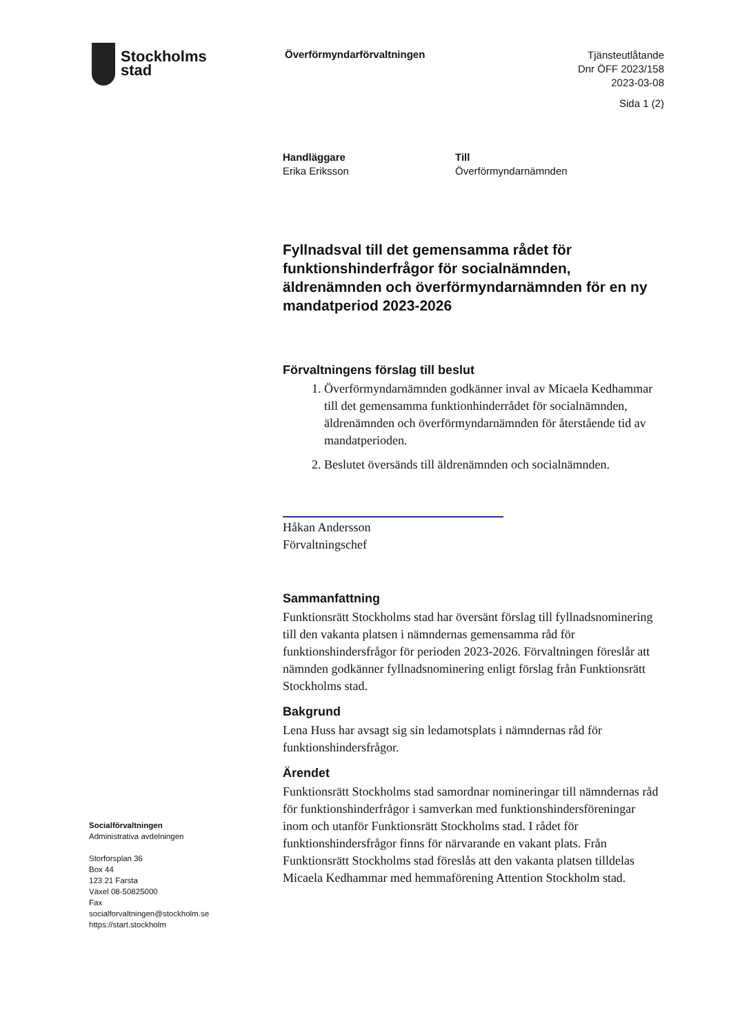Stockholms
stad
Överförmyndarförvaltningen
Tjänsteutlåtande
Dnr ÖFF 2023/158
2023-03-08
Sida 1 (2)
Handläggare
Erika Eriksson
Till
Överförmyndarnämnden
Fyllnadsval till det gemensamma rådet för funktionshinderfrågor för socialnämnden, äldrenämnden och överförmyndarnämnden för en ny mandatperiod 2023-2026
Förvaltningens förslag till beslut
1. Överförmyndarnämnden godkänner inval av Micaela Kedhammar till det gemensamma funktionhinderrådet för socialnämnden, äldrenämnden och överförmyndarnämnden för återstående tid av mandatperioden.
2. Beslutet översänds till äldrenämnden och socialnämnden.
Håkan Andersson
Förvaltningschef
Sammanfattning
Funktionsrätt Stockholms stad har översänt förslag till fyllnadsnominering till den vakanta platsen i nämndernas gemensamma råd för funktionshindersfrågor för perioden 2023-2026. Förvaltningen föreslår att nämnden godkänner fyllnadsnominering enligt förslag från Funktionsrätt Stockholms stad.
Bakgrund
Lena Huss har avsagt sig sin ledamotsplats i nämndernas råd för funktionshindersfrågor.
Ärendet
Funktionsrätt Stockholms stad samordnar nomineringar till nämndernas råd för funktionshinderfrågor i samverkan med funktionshindersföreningar inom och utanför Funktionsrätt Stockholms stad. I rådet för funktionshindersfrågor finns för närvarande en vakant plats. Från Funktionsrätt Stockholms stad föreslås att den vakanta platsen tilldelas Micaela Kedhammar med hemmaförening Attention Stockholm stad.
Socialförvaltningen
Administrativa avdelningen
Storforsplan 36
Box 44
123 21 Farsta
Växel 08-50825000
Fax
socialforvaltningen@stockholm.se
https://start.stockholm